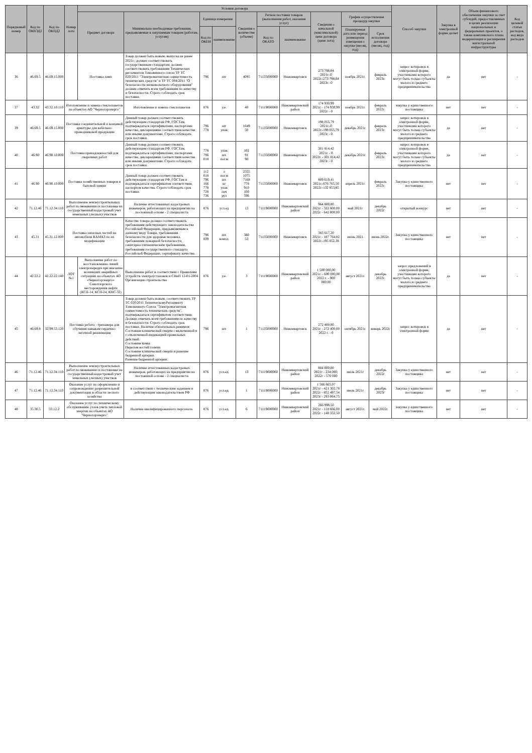| Порядковый номер | Код по ОКВЭД2 | Код по ОКПД2 | Номер лота | Условия договора | | | | | | | | | | Способ закупки | Закупка в электронной форме да/нет | Объем финансового обеспечения закупки за счет субсидий, предоставляемых в целях реализации национальных и федеральных проектов, а также комплексного плана модернизации и расширения магистральной инфраструктуры | Код целевой статьи расходов, код вида расходов |
| --- | --- | --- | --- | --- | --- | --- | --- | --- | --- | --- | --- | --- | --- | --- | --- | --- | --- |
| | | | | Предмет договора | Минимально необходимые требования, предъявляемые к закупаемым товарам (работам, услугам) | Единица измерения | | Сведения о количестве (объеме) | Регион поставки товаров (выполнения работ, оказания услуг) | | Сведения о начальной (максимальной) цене договора (цене лота) | График осуществления процедур закупки | | | | | |
| | | | | | | Код по ОКЕИ | наименование | | Код по ОКАТО | наименование | | Планируемая дата или период размещения извещения о закупке (месяц, год) | Срок исполнения договора (месяц, год) | | | | |
| 36 | 46.69.5 | 46.69.15.000 | | Поставка ламп | Товар должен быть новым, выпуска не ранее 2021г.; должен соответствовать государственным стандартам; должен соответствовать требованиям Технических регламентов Таможенного союза ТР ТС 020/2011 "Электромагнитная совместимость технических средств" и ТР ТС 004/2011 "О безопасности низковольтного оборудования" должен отвечать всем требованиям по качеству и безопасности. Строго соблюдать срок поставки. | 796 | шт | 4095 | 71135000000 | Нижневартовск | 273 798,04 2021г.-0 2022г.-273 798,04 2023г. -0 | ноябрь 2021г. | февраль 2023г. | запрос котировок в электронной форме, участниками которого могут быть только субъекты малого и среднего предпринимательства | да | нет | - |
| 37 | 43.32 | 43.32.10.110 | Изготовление и замена стеклопакетов на объектах АО "Черногорэнерго" | | Изготовление и замена стеклопакетов | 876 | у.е. | 40 | 71119000000 | Нижневартовский район | 174 930,99 2021г - 174 930,99 2022г - 0 | ноябрь 2021г. | февраль 2022г. | закупка у единственного поставщика | нет | нет | - |
| 39 | 46.69.5 | 46.69.15.000 | Поставка соединительной и концевой арматуры для кабельно-проводниковой продукции | | Данный товар должен соответствовать действующим стандартам РФ, ГОСТам, подтверждаться сертификатами, паспортами качества, декларациями соответствия качества или иными документами. Строго соблюдать срок поставки. | 796 778 | шт упак | 1649 50 | 71135000000 | Нижневартовск | 198 055,79 2021г.-0 2022г.-198 055,79 2023г - 0 | декабрь 2021г. | февраль 2023г. | запрос котировок в электронной форме, участниками которого могут быть только субъекты малого и среднего предпринимательства | да | нет | - |
| 40 | 46.90 | 46.90.10.000 | Поставка принадлежностей для сварочных работ | | Данный товар должен соответствовать действующим стандартам РФ, ГОСТам, подтверждаться сертификатами, паспортами качества, декларациями соответствия качества или иными документами. Строго соблюдать срок поставки. | 778 796 018 | упак шт. пог.м | 102 91 90 | 71135000000 | Нижневартовск | 301 814,42 2021г. - 0 2022г. - 301 814,42 2023г - 0 | декабрь 2021г. | февраль 2023г. | запрос котировок в электронной форме, участниками которого могут быть только субъекты малого и среднего предпринимательства | да | нет | - |
| 41 | 46.90 | 46.90.10.000 | Поставка хозяйственных товаров и бытовой химии | | Данный товар должен соответствовать действующим стандартам РФ, ГОСТам и подтверждаться сертификатом соответствия, паспортом качества. Строго соблюдать срок поставки. | 112 018 796 166 778 728 736 | л пог.м шт. кг упак пач рул | 2355 1075 7168 778 910 100 596 | 71135000000 | Нижневартовск | 809 619,41 2021г.-676 765,56 2022г.-132 853,85 | апрель 2021г. | февраль 2022г. | Закупка у единственного поставщика | нет | нет | - |
| 42 | 71.12.46 | 71.12.34.110 | Выполнение землеустроительных работ по межеванию и постановке на государственный кадастровый учет земельных (лесных) участков | | Наличие аттестованных кадастровых инженеров, работающих на предприятии на постоянной основе - 2 специалиста | 876 | усл.ед | 13 | 71119000000 | Нижневартовский район | 964 800,00 2021г - 322 800,00 2022г - 642 000,00 | май 2021г | декабрь 2022г | открытый конкурс | нет | нет | - |
| 43 | 45.31 | 45.31.12.000 | Поставка запасных частей на автомобили КАМАЗ по их модификации | | Качество товара должно соответствовать требованиям действующего законодательства Российской Федерации, предъявляемым к данному виду Товара, требованиям безопасности для здоровья человека, требованиям пожарной безопасности, санитарно-гигиеническим требованиям, требованиям государственного стандарта Российской Федерации, сертификату качества. | 796 839 | шт. компл. | 380 53 | 71135000000 | Нижневартовск | 383 617,20 2021г - 187 764,82 2022г.-195 852,38 | июнь 2021 | июнь 2022г. | Закупка у единственного поставщика | нет | нет | - |
| 44 | 42.22.2 | 42.22.22.140 | ЛОТ №1 | Выполнение работ по восстановлению линий электропередач при внезапно возникших аварийных ситуациях на объектах АО «Черногорэнерго» Самотлорского месторождения нефти (КСП-14, КСП-24, КНС-32) | Выполнение работ в соответствии с Правилами устройств электроустановок и СНиП 12-01-2004 Организация строительства | 876 | у.е. | 3 | 71119000000 | Нижневартовский район | 1 500 000,00 2021г. - 600 000,00 2022 г. - 900 000,00 | август 2021г. | декабрь 2022г. | запрос предложений в электронной форме, участниками которого могут быть только субъекты малого и среднего предпринимательства | да | нет | - |
| 45 | 46.69.8 | 32.99.53.120 | Поставка робота - тренажера для обучения навыкам сердечно-легочной реанимации | | Товар должен быть новым, соответствовать ТР ТС 020/2011 ТехническомуРегламенту Таможенного Союза "Электромагнитная совместимость технических средств", подтверждаться сертификатом соответствия. Должен отвечать всем требованиям по качеству и безопасности. Строго соблюдать срок поставки. Наличие обязательных режимов: Состояние клинической смерти с включенной и с отключенной индикацией правильных действий. Состояние комы. Перелом костей голени. Состояние клинической смерти и ранение бедренной артерии. Ранение бедренной артерии. | 796 | шт. | 1 | 71135000000 | Нижневартовск | 272 400,00 2021г - 272 400,00 2022 г. - 0 | октябрь 2021г. | январь 2022г | запрос котировок в электронной форме | да | нет | - |
| 46 | 71.12.46 | 71.12.34.110 | Выполнение землеустроительных работ по межеванию и постановке на государственный кадастровый учет земельных (лесных) участков | | Наличие аттестованных кадастровых инженеров, работающих на предприятии на постоянной основе - 2 специалиста | 876 | усл.ед. | 13 | 71119000000 | Нижневартовский район | 804 000,00 2021г - 234 000; 2022г - 570 000 | июль 2021г | декабрь 2022г | Закупка у единственного поставщика | нет | нет | - |
| 47 | 71.12.46 | 71.12.34.110 | Оказание услуг по оформлению и сопровождению разрешительной документации в области лесного хозяйства | | в соответствии с техническим заданием и действующим законодательством РФ | 876 | усл.ед. | 1 | 71119000000 | Нижневартовский район | 1 566 865,07 2021г - 421 302,78 2022г - 852 497,54 2023г - 293 064,75 | июль 2021г | декабрь 2023г | Закупка у единственного поставщика | нет | нет | - |
| 48 | 35.30.5 | 33.12.2 | Оказание услуг по техническому обслуживанию узлов учета тепловой энергии на объектах АО "Черногорэнерго" | | Наличие квалифицированного персонала. | 876 | усл.ед. | 6 | 71119000000 | Нижневартовский район | 266 998,50 2021г - 118 666,00 2022г - 148 332,50 | август 2021г. | май 2022г. | закупка у единственного поставщика | нет | нет | - |